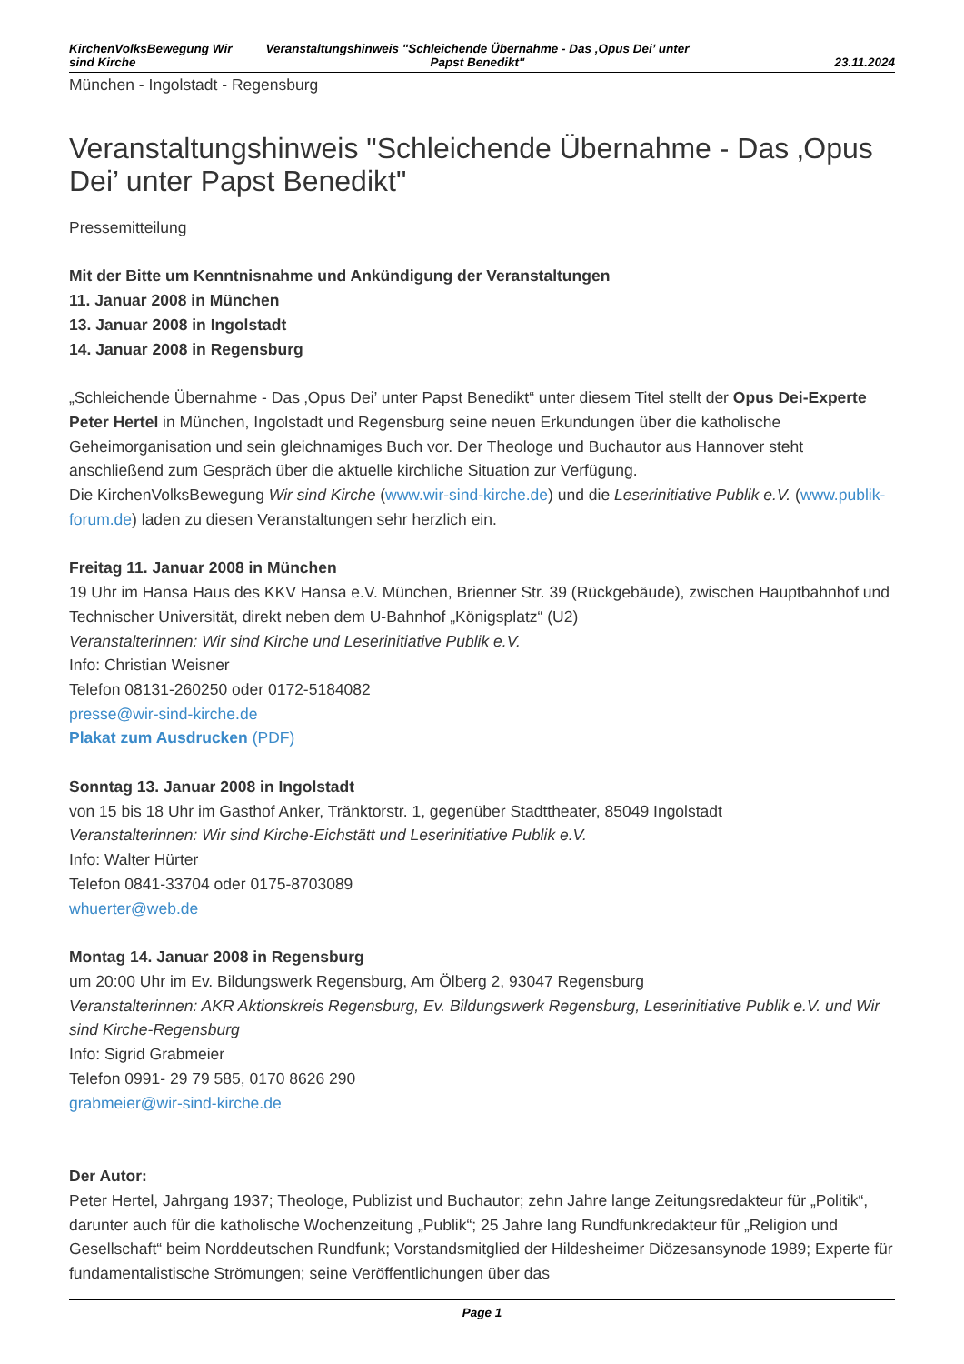KirchenVolksBewegung Wir sind Kirche
Veranstaltungshinweis "Schleichende Übernahme - Das ‚Opus Dei’ unter Papst Benedikt"
23.11.2024
München - Ingolstadt - Regensburg
Veranstaltungshinweis "Schleichende Übernahme - Das ‚Opus Dei’ unter Papst Benedikt"
Pressemitteilung
Mit der Bitte um Kenntnisnahme und Ankündigung der Veranstaltungen
11. Januar 2008 in München
13. Januar 2008 in Ingolstadt
14. Januar 2008 in Regensburg
„Schleichende Übernahme - Das ‚Opus Dei’ unter Papst Benedikt“ unter diesem Titel stellt der Opus Dei-Experte Peter Hertel in München, Ingolstadt und Regensburg seine neuen Erkundungen über die katholische Geheimorganisation und sein gleichnamiges Buch vor. Der Theologe und Buchautor aus Hannover steht anschließend zum Gespräch über die aktuelle kirchliche Situation zur Verfügung.
Die KirchenVolksBewegung Wir sind Kirche (www.wir-sind-kirche.de) und die Leserinitiative Publik e.V. (www.publik-forum.de) laden zu diesen Veranstaltungen sehr herzlich ein.
Freitag 11. Januar 2008 in München
19 Uhr im Hansa Haus des KKV Hansa e.V. München, Brienner Str. 39 (Rückgebäude), zwischen Hauptbahnhof und Technischer Universität, direkt neben dem U-Bahnhof „Königsplatz“ (U2)
Veranstalterinnen: Wir sind Kirche und Leserinitiative Publik e.V.
Info: Christian Weisner
Telefon 08131-260250 oder 0172-5184082
presse@wir-sind-kirche.de
Plakat zum Ausdrucken (PDF)
Sonntag 13. Januar 2008 in Ingolstadt
von 15 bis 18 Uhr im Gasthof Anker, Tränktorstr. 1, gegenüber Stadttheater, 85049 Ingolstadt
Veranstalterinnen: Wir sind Kirche-Eichstätt und Leserinitiative Publik e.V.
Info: Walter Hürter
Telefon 0841-33704 oder 0175-8703089
whuerter@web.de
Montag 14. Januar 2008 in Regensburg
um 20:00 Uhr im Ev. Bildungswerk Regensburg, Am Ölberg 2, 93047 Regensburg
Veranstalterinnen: AKR Aktionskreis Regensburg, Ev. Bildungswerk Regensburg, Leserinitiative Publik e.V. und Wir sind Kirche-Regensburg
Info: Sigrid Grabmeier
Telefon 0991- 29 79 585, 0170 8626 290
grabmeier@wir-sind-kirche.de
Der Autor:
Peter Hertel, Jahrgang 1937; Theologe, Publizist und Buchautor; zehn Jahre lange Zeitungsredakteur für „Politik“, darunter auch für die katholische Wochenzeitung „Publik“; 25 Jahre lang Rundfunkredakteur für „Religion und Gesellschaft“ beim Norddeutschen Rundfunk; Vorstandsmitglied der Hildesheimer Diözesansynode 1989; Experte für fundamentalistische Strömungen; seine Veröffentlichungen über das
Page 1